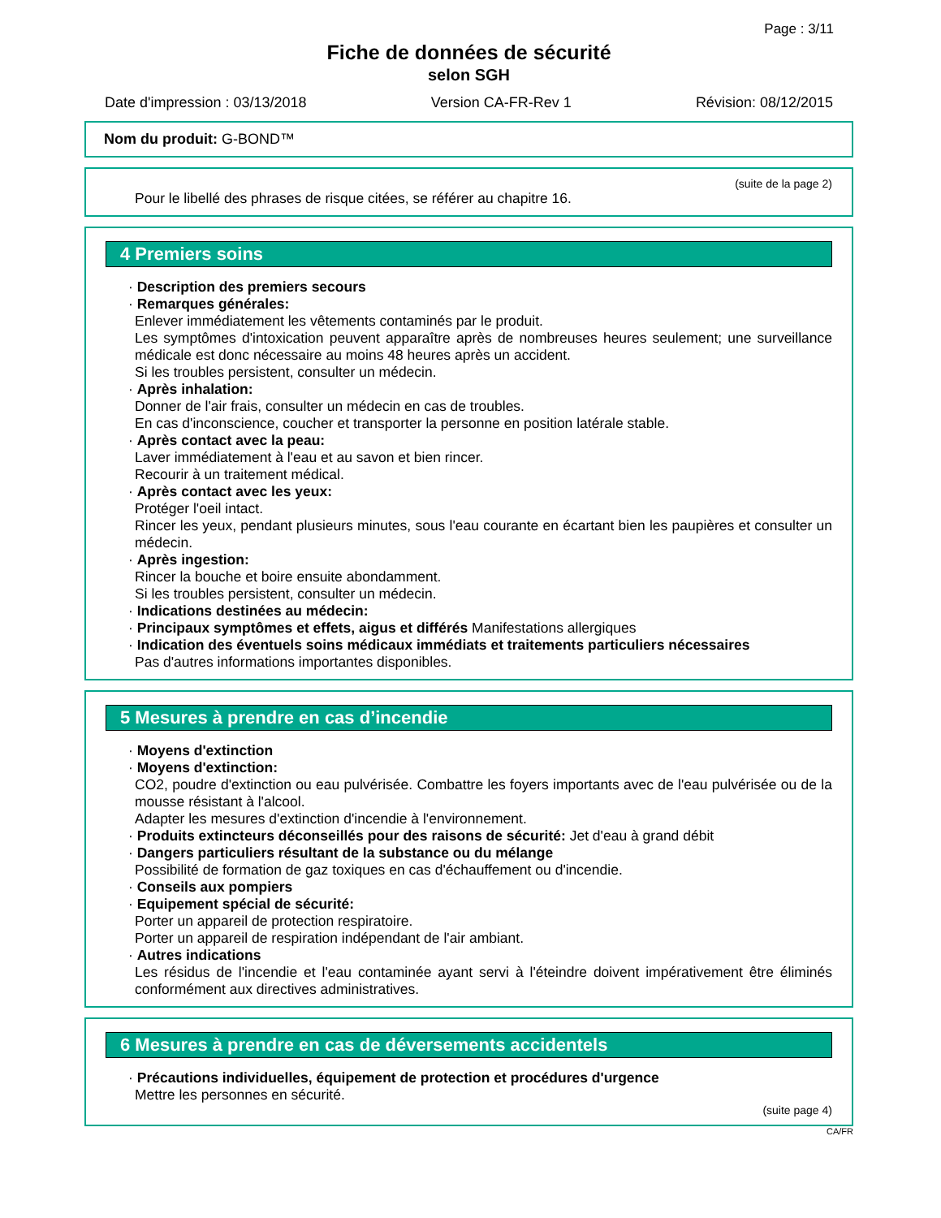Page : 3/11
Fiche de données de sécurité
selon SGH
Date d'impression : 03/13/2018 Version CA-FR-Rev 1 Révision: 08/12/2015
Nom du produit: G-BOND™
(suite de la page 2)
Pour le libellé des phrases de risque citées, se référer au chapitre 16.
4 Premiers soins
· Description des premiers secours
· Remarques générales:
Enlever immédiatement les vêtements contaminés par le produit.
Les symptômes d'intoxication peuvent apparaître après de nombreuses heures seulement; une surveillance médicale est donc nécessaire au moins 48 heures après un accident.
Si les troubles persistent, consulter un médecin.
· Après inhalation:
Donner de l'air frais, consulter un médecin en cas de troubles.
En cas d'inconscience, coucher et transporter la personne en position latérale stable.
· Après contact avec la peau:
Laver immédiatement à l'eau et au savon et bien rincer.
Recourir à un traitement médical.
· Après contact avec les yeux:
Protéger l'oeil intact.
Rincer les yeux, pendant plusieurs minutes, sous l'eau courante en écartant bien les paupières et consulter un médecin.
· Après ingestion:
Rincer la bouche et boire ensuite abondamment.
Si les troubles persistent, consulter un médecin.
· Indications destinées au médecin:
· Principaux symptômes et effets, aigus et différés Manifestations allergiques
· Indication des éventuels soins médicaux immédiats et traitements particuliers nécessaires
Pas d'autres informations importantes disponibles.
5 Mesures à prendre en cas d’incendie
· Moyens d'extinction
· Moyens d'extinction:
CO2, poudre d'extinction ou eau pulvérisée. Combattre les foyers importants avec de l'eau pulvérisée ou de la mousse résistant à l'alcool.
Adapter les mesures d'extinction d'incendie à l'environnement.
· Produits extincteurs déconseillés pour des raisons de sécurité: Jet d'eau à grand débit
· Dangers particuliers résultant de la substance ou du mélange
Possibilité de formation de gaz toxiques en cas d'échauffement ou d'incendie.
· Conseils aux pompiers
· Equipement spécial de sécurité:
Porter un appareil de protection respiratoire.
Porter un appareil de respiration indépendant de l'air ambiant.
· Autres indications
Les résidus de l'incendie et l'eau contaminée ayant servi à l'éteindre doivent impérativement être éliminés conformément aux directives administratives.
6 Mesures à prendre en cas de déversements accidentels
· Précautions individuelles, équipement de protection et procédures d'urgence
Mettre les personnes en sécurité.
(suite page 4)
CA/FR